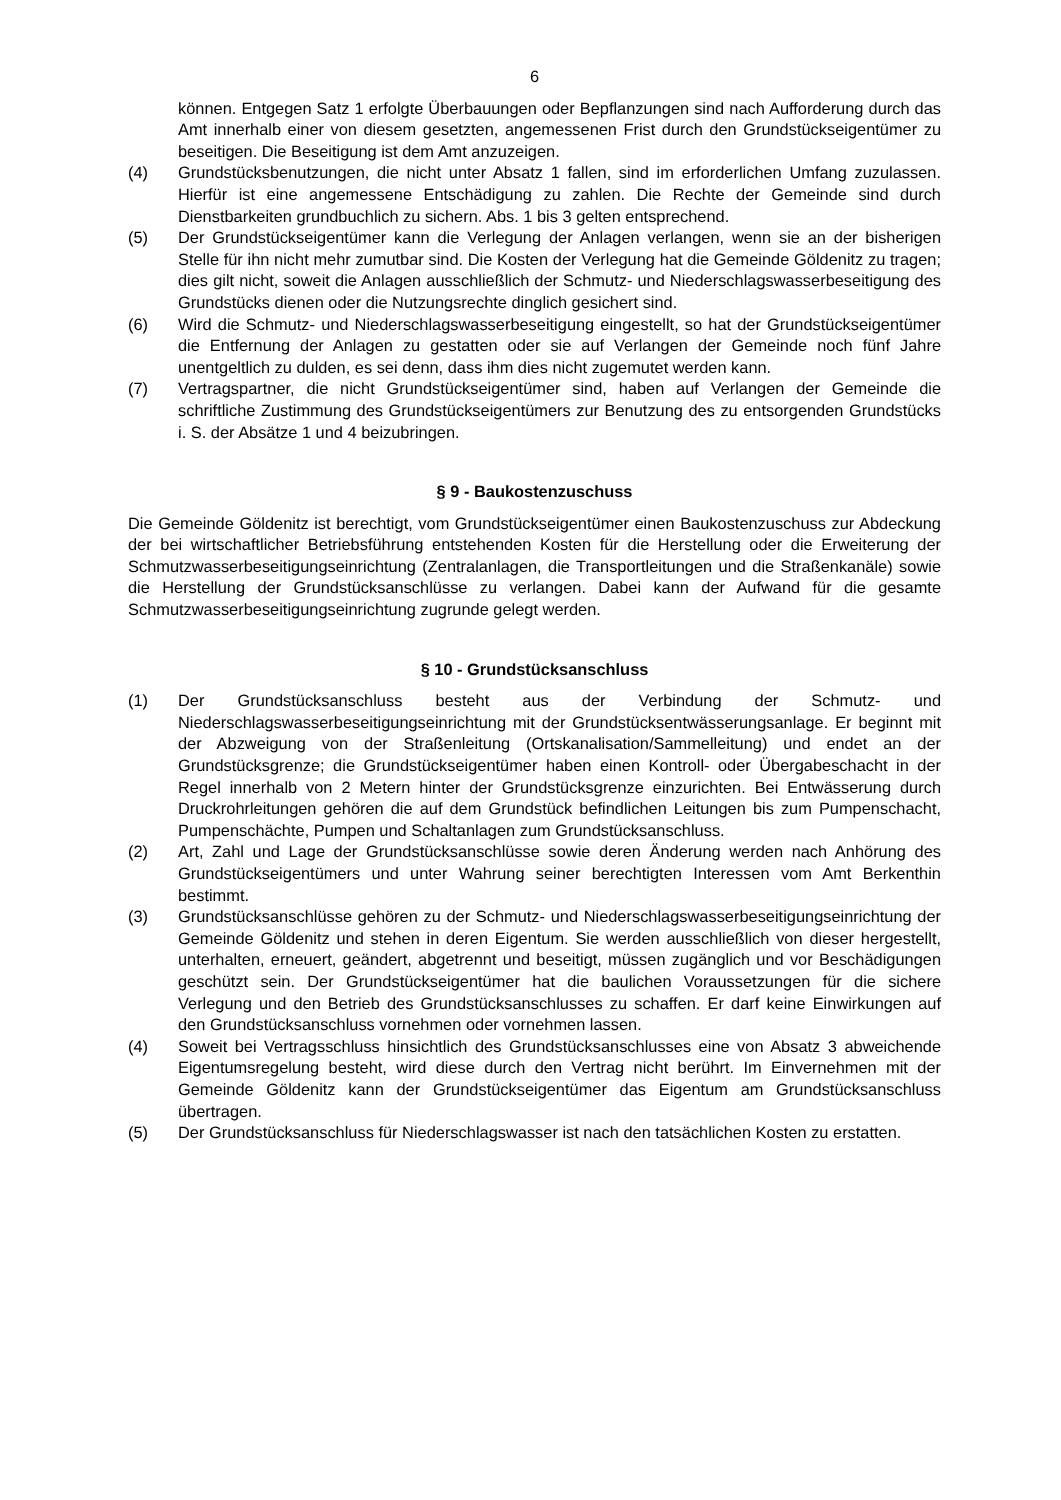6
können. Entgegen Satz 1 erfolgte Überbauungen oder Bepflanzungen sind nach Aufforderung durch das Amt innerhalb einer von diesem gesetzten, angemessenen Frist durch den Grundstückseigentümer zu beseitigen. Die Beseitigung ist dem Amt anzuzeigen.
(4) Grundstücksbenutzungen, die nicht unter Absatz 1 fallen, sind im erforderlichen Umfang zuzulassen. Hierfür ist eine angemessene Entschädigung zu zahlen. Die Rechte der Gemeinde sind durch Dienstbarkeiten grundbuchlich zu sichern. Abs. 1 bis 3 gelten entsprechend.
(5) Der Grundstückseigentümer kann die Verlegung der Anlagen verlangen, wenn sie an der bisherigen Stelle für ihn nicht mehr zumutbar sind. Die Kosten der Verlegung hat die Gemeinde Göldenitz zu tragen; dies gilt nicht, soweit die Anlagen ausschließlich der Schmutz- und Niederschlagswasserbeseitigung des Grundstücks dienen oder die Nutzungsrechte dinglich gesichert sind.
(6) Wird die Schmutz- und Niederschlagswasserbeseitigung eingestellt, so hat der Grundstückseigentümer die Entfernung der Anlagen zu gestatten oder sie auf Verlangen der Gemeinde noch fünf Jahre unentgeltlich zu dulden, es sei denn, dass ihm dies nicht zugemutet werden kann.
(7) Vertragspartner, die nicht Grundstückseigentümer sind, haben auf Verlangen der Gemeinde die schriftliche Zustimmung des Grundstückseigentümers zur Benutzung des zu entsorgenden Grundstücks i. S. der Absätze 1 und 4 beizubringen.
§ 9 - Baukostenzuschuss
Die Gemeinde Göldenitz ist berechtigt, vom Grundstückseigentümer einen Baukostenzuschuss zur Abdeckung der bei wirtschaftlicher Betriebsführung entstehenden Kosten für die Herstellung oder die Erweiterung der Schmutzwasserbeseitigungseinrichtung (Zentralanlagen, die Transportleitungen und die Straßenkanäle) sowie die Herstellung der Grundstücksanschlüsse zu verlangen. Dabei kann der Aufwand für die gesamte Schmutzwasserbeseitigungseinrichtung zugrunde gelegt werden.
§ 10 - Grundstücksanschluss
(1) Der Grundstücksanschluss besteht aus der Verbindung der Schmutz- und Niederschlagswasserbeseitigungseinrichtung mit der Grundstücksentwässerungsanlage. Er beginnt mit der Abzweigung von der Straßenleitung (Ortskanalisation/Sammelleitung) und endet an der Grundstücksgrenze; die Grundstückseigentümer haben einen Kontroll- oder Übergabeschacht in der Regel innerhalb von 2 Metern hinter der Grundstücksgrenze einzurichten. Bei Entwässerung durch Druckrohrleitungen gehören die auf dem Grundstück befindlichen Leitungen bis zum Pumpenschacht, Pumpenschächte, Pumpen und Schaltanlagen zum Grundstücksanschluss.
(2) Art, Zahl und Lage der Grundstücksanschlüsse sowie deren Änderung werden nach Anhörung des Grundstückseigentümers und unter Wahrung seiner berechtigten Interessen vom Amt Berkenthin bestimmt.
(3) Grundstücksanschlüsse gehören zu der Schmutz- und Niederschlagswasserbeseitigungseinrichtung der Gemeinde Göldenitz und stehen in deren Eigentum. Sie werden ausschließlich von dieser hergestellt, unterhalten, erneuert, geändert, abgetrennt und beseitigt, müssen zugänglich und vor Beschädigungen geschützt sein. Der Grundstückseigentümer hat die baulichen Voraussetzungen für die sichere Verlegung und den Betrieb des Grundstücksanschlusses zu schaffen. Er darf keine Einwirkungen auf den Grundstücksanschluss vornehmen oder vornehmen lassen.
(4) Soweit bei Vertragsschluss hinsichtlich des Grundstücksanschlusses eine von Absatz 3 abweichende Eigentumsregelung besteht, wird diese durch den Vertrag nicht berührt. Im Einvernehmen mit der Gemeinde Göldenitz kann der Grundstückseigentümer das Eigentum am Grundstücksanschluss übertragen.
(5) Der Grundstücksanschluss für Niederschlagswasser ist nach den tatsächlichen Kosten zu erstatten.